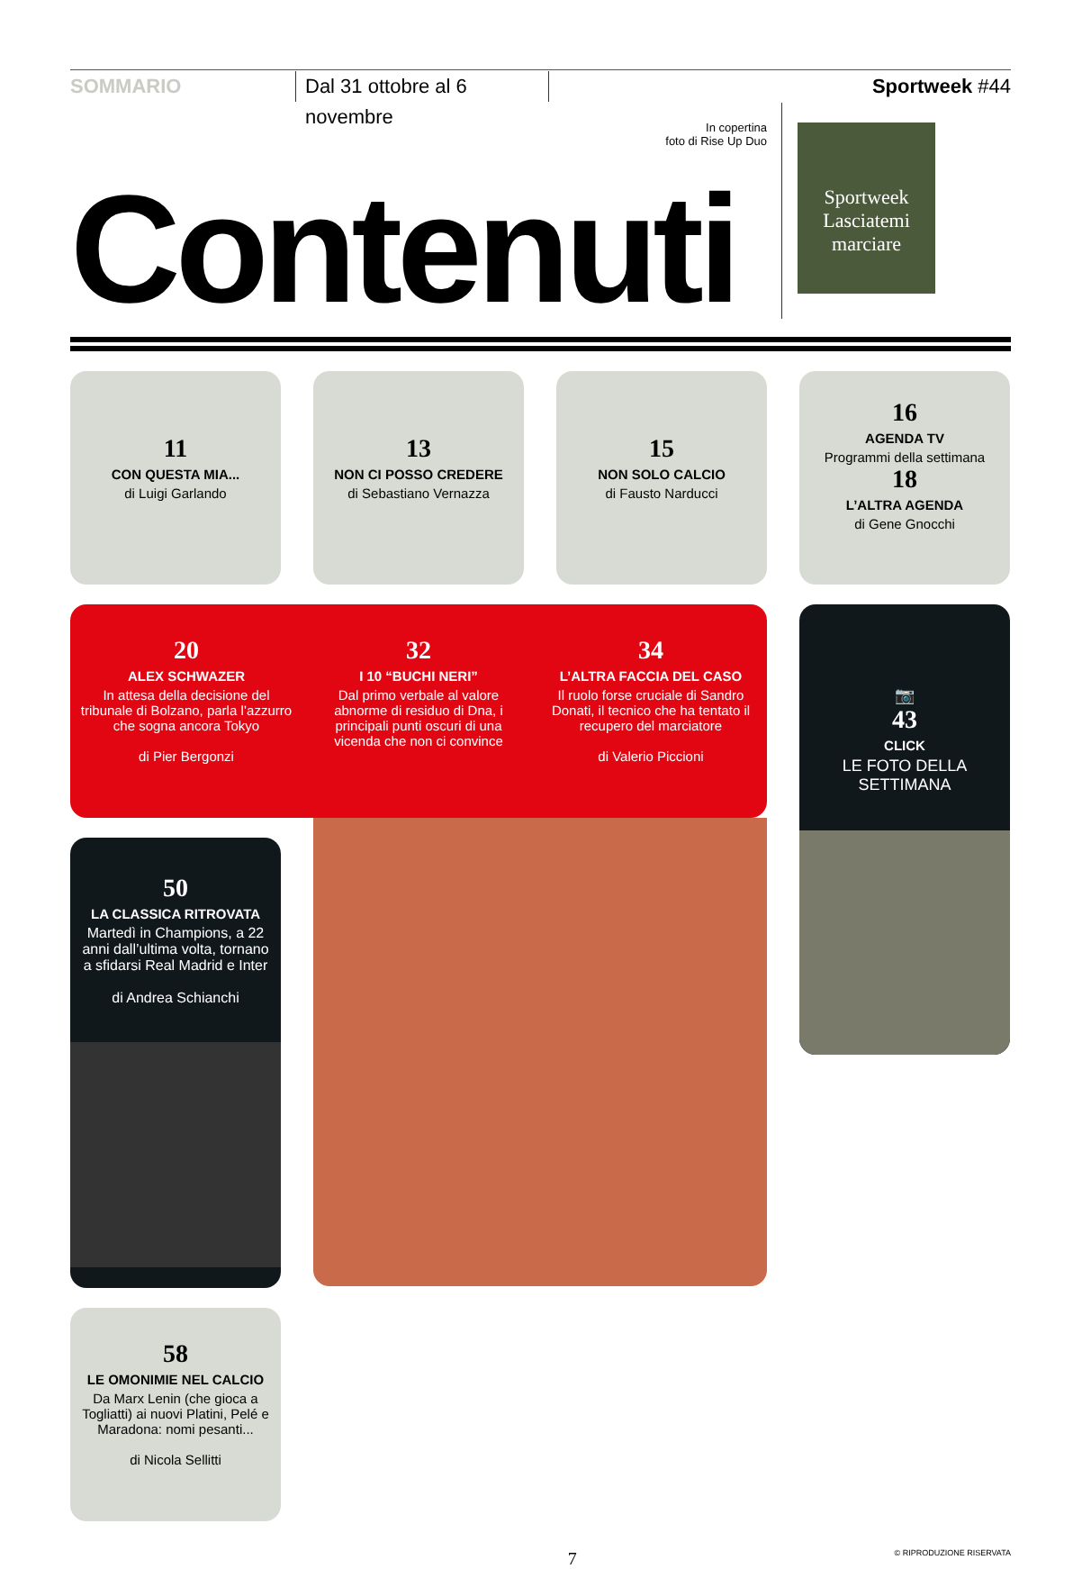SOMMARIO
Dal 31 ottobre al 6 novembre
Sportweek #44
In copertina
foto di Rise Up Duo
Contenuti
Sportweek
Lasciatemi marciare
11
CON QUESTA MIA...
di Luigi Garlando
13
NON CI POSSO CREDERE
di Sebastiano Vernazza
15
NON SOLO CALCIO
di Fausto Narducci
16
AGENDA TV
Programmi della settimana
18
L’ALTRA AGENDA
di Gene Gnocchi
20
ALEX SCHWAZER
In attesa della decisione del tribunale di Bolzano, parla l’azzurro che sogna ancora Tokyo
di Pier Bergonzi
32
I 10 “BUCHI NERI”
Dal primo verbale al valore abnorme di residuo di Dna, i principali punti oscuri di una vicenda che non ci convince
34
L’ALTRA FACCIA DEL CASO
Il ruolo forse cruciale di Sandro Donati, il tecnico che ha tentato il recupero del marciatore
di Valerio Piccioni
📷
43
CLICK
LE FOTO DELLA SETTIMANA
50
LA CLASSICA RITROVATA
Martedì in Champions, a 22 anni dall’ultima volta, tornano a sfidarsi Real Madrid e Inter
di Andrea Schianchi
58
LE OMONIMIE NEL CALCIO
Da Marx Lenin (che gioca a Togliatti) ai nuovi Platini, Pelé e Maradona: nomi pesanti...
di Nicola Sellitti
7
© RIPRODUZIONE RISERVATA